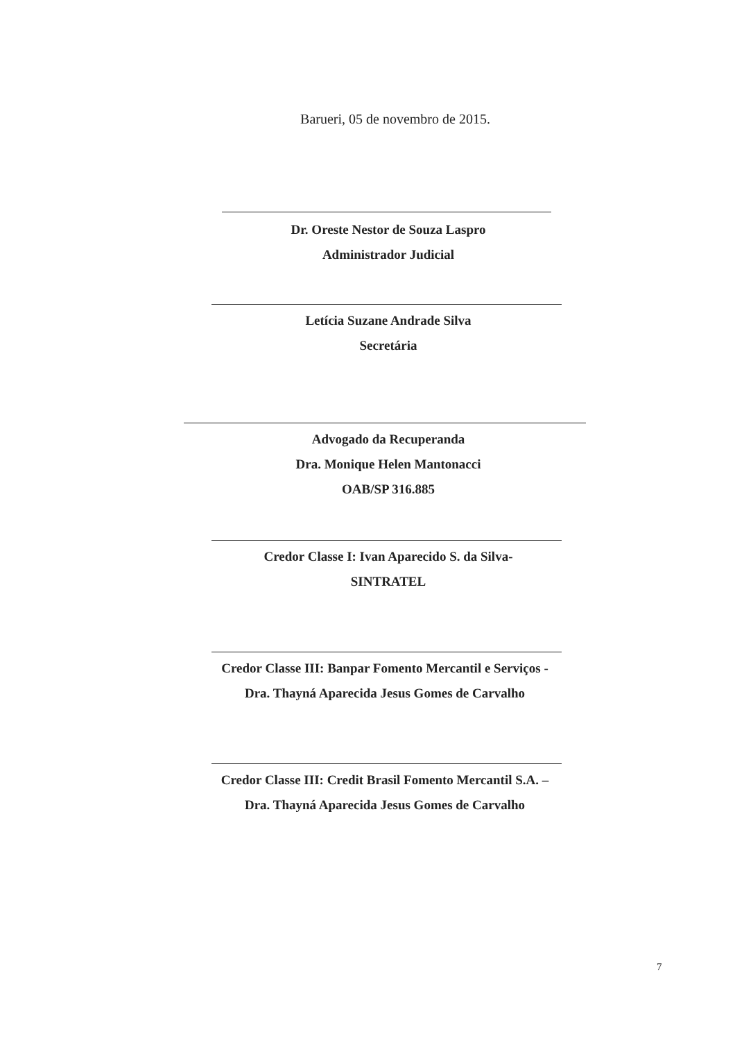Barueri, 05 de novembro de 2015.
Dr. Oreste Nestor de Souza Laspro
Administrador Judicial
Letícia Suzane Andrade Silva
Secretária
Advogado da Recuperanda
Dra. Monique Helen Mantonacci
OAB/SP 316.885
Credor Classe I: Ivan Aparecido S. da Silva-
SINTRATEL
Credor Classe III: Banpar Fomento Mercantil e Serviços -
Dra. Thayná Aparecida Jesus Gomes de Carvalho
Credor Classe III: Credit Brasil Fomento Mercantil S.A. –
Dra. Thayná Aparecida Jesus Gomes de Carvalho
7